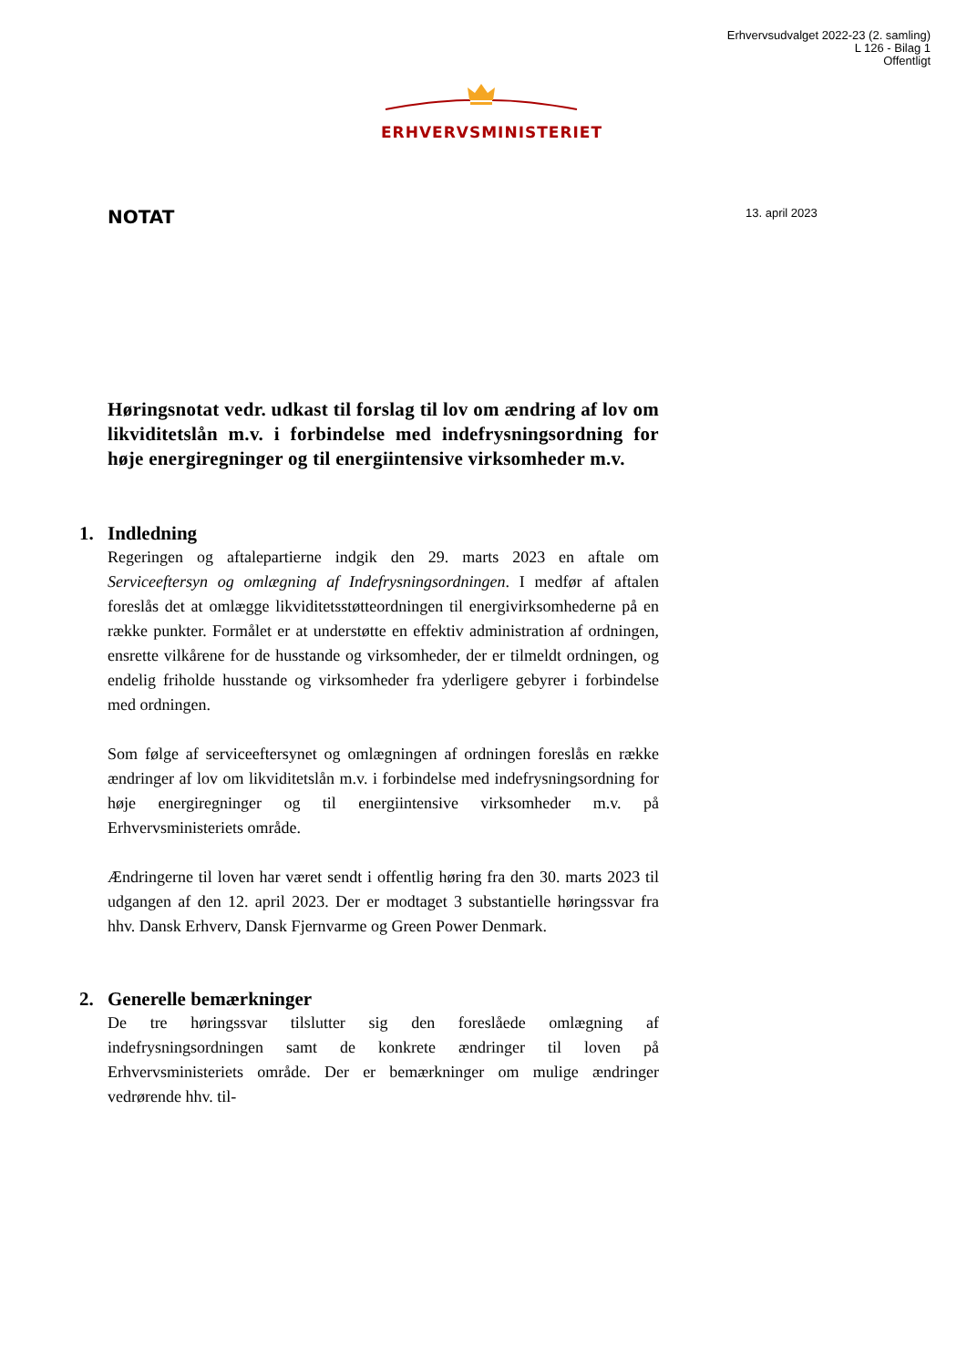Erhvervsudvalget 2022-23 (2. samling)
L 126 - Bilag 1
Offentligt
ERHVERVSMINISTERIET
NOTAT 13. april 2023
Høringsnotat vedr. udkast til forslag til lov om ændring af lov om likviditetslån m.v. i forbindelse med indefrysnings­ordning for høje energiregninger og til energiintensive virksomheder m.v.
1. Indledning
Regeringen og aftalepartierne indgik den 29. marts 2023 en aftale om Serviceeftersyn og omlægning af Indefrysningsordningen. I medfør af aftalen foreslås det at omlægge likviditetsstøtteordningen til energivirksomhederne på en række punkter. Formålet er at understøtte en effektiv administration af ordningen, ensrette vilkårene for de husstande og virksomheder, der er tilmeldt ordningen, og endelig friholde husstande og virksomheder fra yderligere gebyrer i forbindelse med ordningen.
Som følge af serviceeftersynet og omlægningen af ordningen foreslås en række ændringer af lov om likviditetslån m.v. i forbindelse med indefrysningsordning for høje energiregninger og til energiintensive virksomheder m.v. på Erhvervsministeriets område.
Ændringerne til loven har været sendt i offentlig høring fra den 30. marts 2023 til udgangen af den 12. april 2023. Der er modtaget 3 substantielle høringssvar fra hhv. Dansk Erhverv, Dansk Fjernvarme og Green Power Denmark.
2. Generelle bemærkninger
De tre høringssvar tilslutter sig den foreslåede omlægning af indefrysningsordningen samt de konkrete ændringer til loven på Erhvervsministeriets område. Der er bemærkninger om mulige ændringer vedrørende hhv. til-